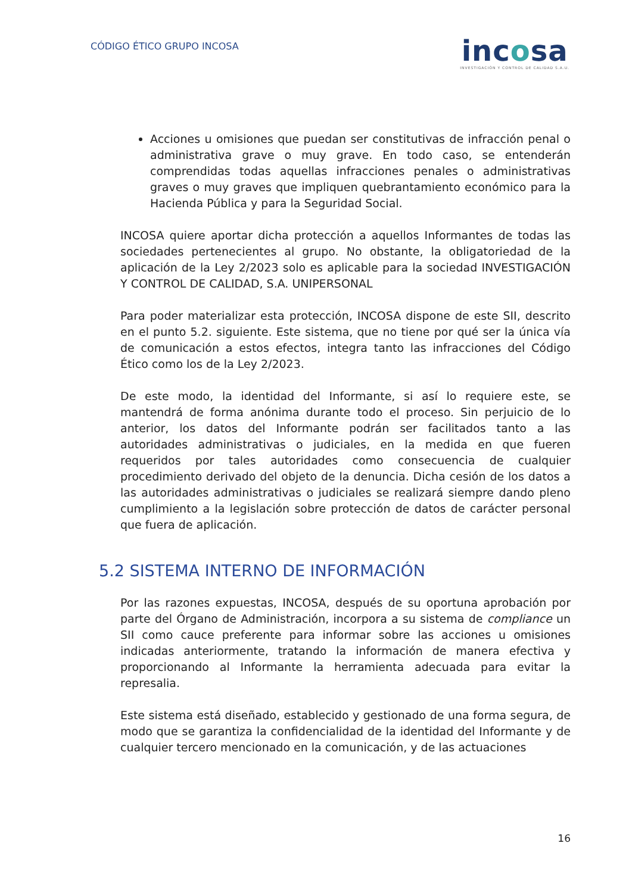CÓDIGO ÉTICO GRUPO INCOSA
incosa
INVESTIGACIÓN Y CONTROL DE CALIDAD S.A.U.
Acciones u omisiones que puedan ser constitutivas de infracción penal o administrativa grave o muy grave. En todo caso, se entenderán comprendidas todas aquellas infracciones penales o administrativas graves o muy graves que impliquen quebrantamiento económico para la Hacienda Pública y para la Seguridad Social.
INCOSA quiere aportar dicha protección a aquellos Informantes de todas las sociedades pertenecientes al grupo. No obstante, la obligatoriedad de la aplicación de la Ley 2/2023 solo es aplicable para la sociedad INVESTIGACIÓN Y CONTROL DE CALIDAD, S.A. UNIPERSONAL
Para poder materializar esta protección, INCOSA dispone de este SII, descrito en el punto 5.2. siguiente. Este sistema, que no tiene por qué ser la única vía de comunicación a estos efectos, integra tanto las infracciones del Código Ético como los de la Ley 2/2023.
De este modo, la identidad del Informante, si así lo requiere este, se mantendrá de forma anónima durante todo el proceso. Sin perjuicio de lo anterior, los datos del Informante podrán ser facilitados tanto a las autoridades administrativas o judiciales, en la medida en que fueren requeridos por tales autoridades como consecuencia de cualquier procedimiento derivado del objeto de la denuncia. Dicha cesión de los datos a las autoridades administrativas o judiciales se realizará siempre dando pleno cumplimiento a la legislación sobre protección de datos de carácter personal que fuera de aplicación.
5.2 SISTEMA INTERNO DE INFORMACIÓN
Por las razones expuestas, INCOSA, después de su oportuna aprobación por parte del Órgano de Administración, incorpora a su sistema de compliance un SII como cauce preferente para informar sobre las acciones u omisiones indicadas anteriormente, tratando la información de manera efectiva y proporcionando al Informante la herramienta adecuada para evitar la represalia.
Este sistema está diseñado, establecido y gestionado de una forma segura, de modo que se garantiza la confidencialidad de la identidad del Informante y de cualquier tercero mencionado en la comunicación, y de las actuaciones
16